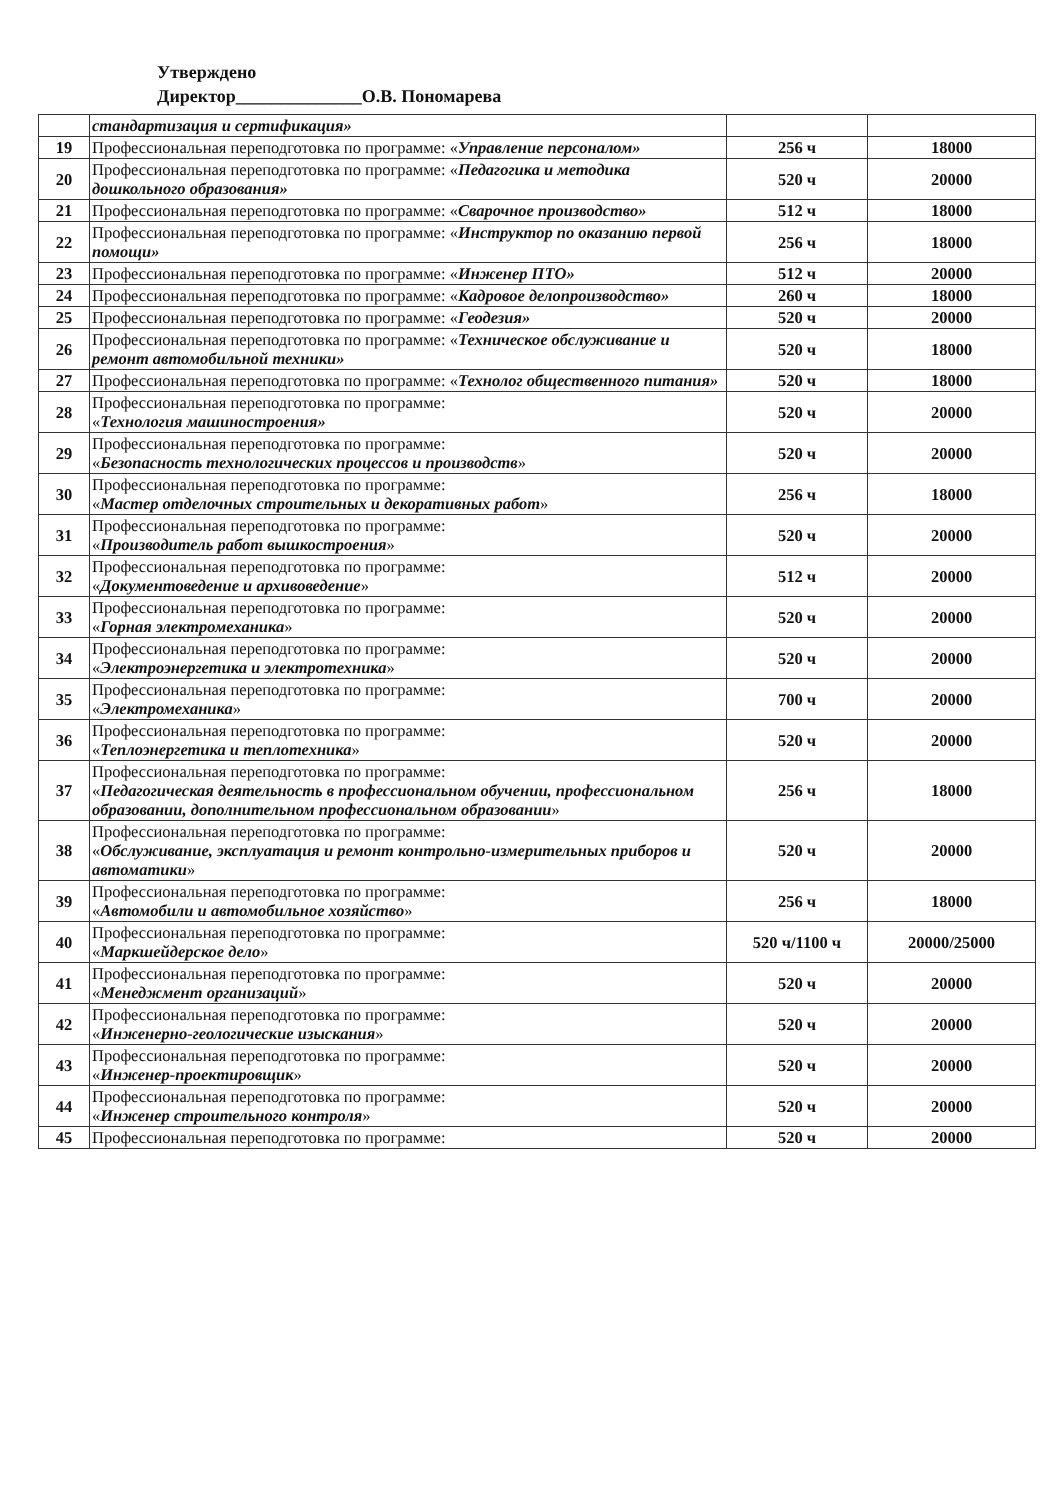Утверждено
Директор______________О.В. Пономарева
| | стандартизация и сертификация» | | |
| 19 | Профессиональная переподготовка по программе: « Управление персоналом» | 256 ч | 18000 |
| 20 | Профессиональная переподготовка по программе: « Педагогика и методика дошкольного образования» | 520 ч | 20000 |
| 21 | Профессиональная переподготовка по программе: « Сварочное производство» | 512 ч | 18000 |
| 22 | Профессиональная переподготовка по программе: « Инструктор по оказанию первой помощи» | 256 ч | 18000 |
| 23 | Профессиональная переподготовка по программе: « Инженер ПТО» | 512 ч | 20000 |
| 24 | Профессиональная переподготовка по программе: « Кадровое делопроизводство» | 260 ч | 18000 |
| 25 | Профессиональная переподготовка по программе: « Геодезия» | 520 ч | 20000 |
| 26 | Профессиональная переподготовка по программе: « Техническое обслуживание и ремонт автомобильной техники» | 520 ч | 18000 |
| 27 | Профессиональная переподготовка по программе: « Технолог общественного питания» | 520 ч | 18000 |
| 28 | Профессиональная переподготовка по программе: « Технология машиностроения» | 520 ч | 20000 |
| 29 | Профессиональная переподготовка по программе: « Безопасность технологических процессов и производств » | 520 ч | 20000 |
| 30 | Профессиональная переподготовка по программе: « Мастер отделочных строительных и декоративных работ » | 256 ч | 18000 |
| 31 | Профессиональная переподготовка по программе: « Производитель работ вышкостроения » | 520 ч | 20000 |
| 32 | Профессиональная переподготовка по программе: « Документоведение и архивоведение » | 512 ч | 20000 |
| 33 | Профессиональная переподготовка по программе: « Горная электромеханика » | 520 ч | 20000 |
| 34 | Профессиональная переподготовка по программе: « Электроэнергетика и электротехника » | 520 ч | 20000 |
| 35 | Профессиональная переподготовка по программе: « Электромеханика » | 700 ч | 20000 |
| 36 | Профессиональная переподготовка по программе: « Теплоэнергетика и теплотехника » | 520 ч | 20000 |
| 37 | Профессиональная переподготовка по программе: « Педагогическая деятельность в профессиональном обучении, профессиональном образовании, дополнительном профессиональном образовании » | 256 ч | 18000 |
| 38 | Профессиональная переподготовка по программе: « Обслуживание, эксплуатация и ремонт контрольно-измерительных приборов и автоматики » | 520 ч | 20000 |
| 39 | Профессиональная переподготовка по программе: « Автомобили и автомобильное хозяйство » | 256 ч | 18000 |
| 40 | Профессиональная переподготовка по программе: « Маркшейдерское дело » | 520 ч/1100 ч | 20000/25000 |
| 41 | Профессиональная переподготовка по программе: « Менеджмент организаций » | 520 ч | 20000 |
| 42 | Профессиональная переподготовка по программе: « Инженерно-геологические изыскания » | 520 ч | 20000 |
| 43 | Профессиональная переподготовка по программе: « Инженер-проектировщик » | 520 ч | 20000 |
| 44 | Профессиональная переподготовка по программе: « Инженер строительного контроля » | 520 ч | 20000 |
| 45 | Профессиональная переподготовка по программе: | 520 ч | 20000 |